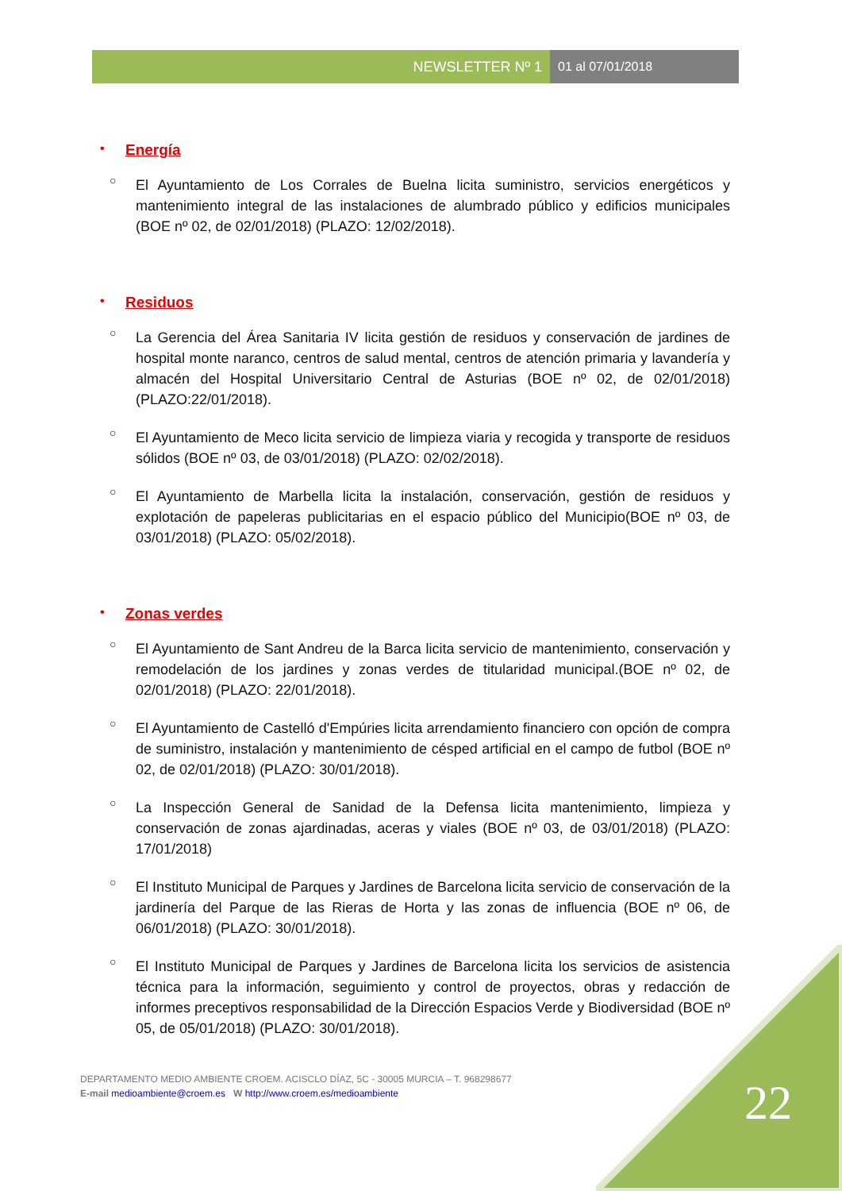NEWSLETTER Nº 1 01 al 07/01/2018
• Energía
○ El Ayuntamiento de Los Corrales de Buelna licita suministro, servicios energéticos y mantenimiento integral de las instalaciones de alumbrado público y edificios municipales (BOE nº 02, de 02/01/2018) (PLAZO: 12/02/2018).
• Residuos
○ La Gerencia del Área Sanitaria IV licita gestión de residuos y conservación de jardines de hospital monte naranco, centros de salud mental, centros de atención primaria y lavandería y almacén del Hospital Universitario Central de Asturias (BOE nº 02, de 02/01/2018) (PLAZO:22/01/2018).
○ El Ayuntamiento de Meco licita servicio de limpieza viaria y recogida y transporte de residuos sólidos (BOE nº 03, de 03/01/2018) (PLAZO: 02/02/2018).
○ El Ayuntamiento de Marbella licita la instalación, conservación, gestión de residuos y explotación de papeleras publicitarias en el espacio público del Municipio(BOE nº 03, de 03/01/2018) (PLAZO: 05/02/2018).
• Zonas verdes
○ El Ayuntamiento de Sant Andreu de la Barca licita servicio de mantenimiento, conservación y remodelación de los jardines y zonas verdes de titularidad municipal.(BOE nº 02, de 02/01/2018) (PLAZO: 22/01/2018).
○ El Ayuntamiento de Castelló d'Empúries licita arrendamiento financiero con opción de compra de suministro, instalación y mantenimiento de césped artificial en el campo de futbol (BOE nº 02, de 02/01/2018) (PLAZO: 30/01/2018).
○ La Inspección General de Sanidad de la Defensa licita mantenimiento, limpieza y conservación de zonas ajardinadas, aceras y viales (BOE nº 03, de 03/01/2018) (PLAZO: 17/01/2018)
○ El Instituto Municipal de Parques y Jardines de Barcelona licita servicio de conservación de la jardinería del Parque de las Rieras de Horta y las zonas de influencia (BOE nº 06, de 06/01/2018) (PLAZO: 30/01/2018).
○ El Instituto Municipal de Parques y Jardines de Barcelona licita los servicios de asistencia técnica para la información, seguimiento y control de proyectos, obras y redacción de informes preceptivos responsabilidad de la Dirección Espacios Verde y Biodiversidad (BOE nº 05, de 05/01/2018) (PLAZO: 30/01/2018).
DEPARTAMENTO MEDIO AMBIENTE CROEM. ACISCLO DÍAZ, 5C - 30005 MURCIA – T. 968298677
E-mail medioambiente@croem.es W http://www.croem.es/medioambiente
22